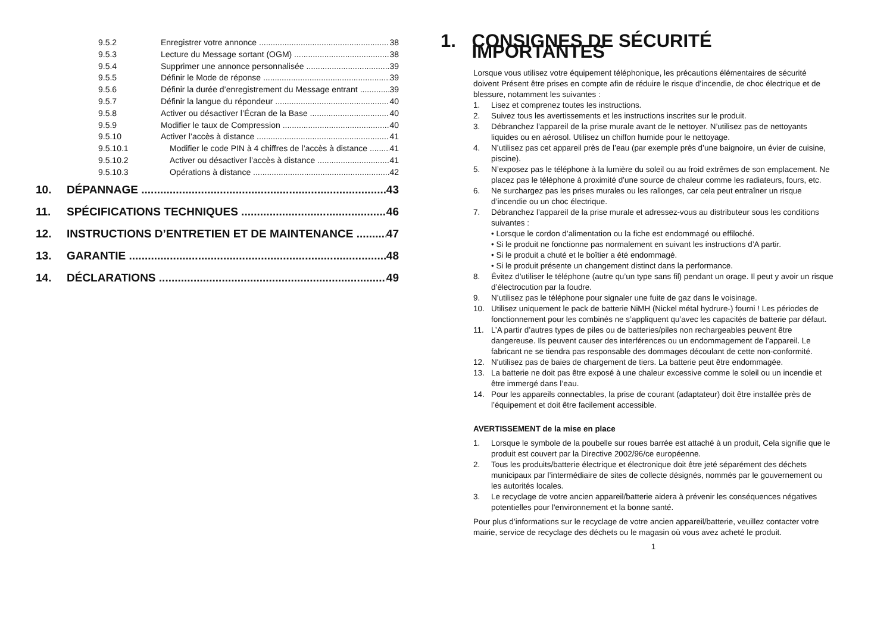9.5.2 Enregistrer votre annonce 38
9.5.3 Lecture du Message sortant (OGM) 38
9.5.4 Supprimer une annonce personnalisée 39
9.5.5 Définir le Mode de réponse 39
9.5.6 Définir la durée d’enregistrement du Message entrant 39
9.5.7 Définir la langue du répondeur 40
9.5.8 Activer ou désactiver l’Écran de la Base 40
9.5.9 Modifier le taux de Compression 40
9.5.10 Activer l’accès à distance 41
9.5.10.1 Modifier le code PIN à 4 chiffres de l’accès à distance 41
9.5.10.2 Activer ou désactiver l’accès à distance 41
9.5.10.3 Opérations à distance 42
10. DÉPANNAGE 43
11. SPÉCIFICATIONS TECHNIQUES 46
12. INSTRUCTIONS D’ENTRETIEN ET DE MAINTENANCE 47
13. GARANTIE 48
14. DÉCLARATIONS 49
1. CONSIGNES DE SÉCURITÉ IMPORTANTES
Lorsque vous utilisez votre équipement téléphonique, les précautions élémentaires de sécurité doivent Présent être prises en compte afin de réduire le risque d’incendie, de choc électrique et de blessure, notamment les suivantes :
1. Lisez et comprenez toutes les instructions.
2. Suivez tous les avertissements et les instructions inscrites sur le produit.
3. Débranchez l’appareil de la prise murale avant de le nettoyer. N’utilisez pas de nettoyants liquides ou en aérosol. Utilisez un chiffon humide pour le nettoyage.
4. N’utilisez pas cet appareil près de l’eau (par exemple près d’une baignoire, un évier de cuisine, piscine).
5. N’exposez pas le téléphone à la lumière du soleil ou au froid extrêmes de son emplacement. Ne placez pas le téléphone à proximité d’une source de chaleur comme les radiateurs, fours, etc.
6. Ne surchargez pas les prises murales ou les rallonges, car cela peut entraîner un risque d’incendie ou un choc électrique.
7. Débranchez l’appareil de la prise murale et adressez-vous au distributeur sous les conditions suivantes :
• Lorsque le cordon d’alimentation ou la fiche est endommagé ou effiloché.
• Si le produit ne fonctionne pas normalement en suivant les instructions d’A partir.
• Si le produit a chuté et le boîtier a été endommagé.
• Si le produit présente un changement distinct dans la performance.
8. Évitez d’utiliser le téléphone (autre qu’un type sans fil) pendant un orage. Il peut y avoir un risque d’électrocution par la foudre.
9. N’utilisez pas le téléphone pour signaler une fuite de gaz dans le voisinage.
10. Utilisez uniquement le pack de batterie NiMH (Nickel métal hydrure-) fourni ! Les périodes de fonctionnement pour les combinés ne s’appliquent qu’avec les capacités de batterie par défaut.
11. L’A partir d’autres types de piles ou de batteries/piles non rechargeables peuvent être dangereuse. Ils peuvent causer des interférences ou un endommagement de l’appareil. Le fabricant ne se tiendra pas responsable des dommages découlant de cette non-conformité.
12. N'utilisez pas de baies de chargement de tiers. La batterie peut être endommagée.
13. La batterie ne doit pas être exposé à une chaleur excessive comme le soleil ou un incendie et être immergé dans l’eau.
14. Pour les appareils connectables, la prise de courant (adaptateur) doit être installée près de l’équipement et doit être facilement accessible.
AVERTISSEMENT de la mise en place
1. Lorsque le symbole de la poubelle sur roues barrée est attaché à un produit, Cela signifie que le produit est couvert par la Directive 2002/96/ce européenne.
2. Tous les produits/batterie électrique et électronique doit être jeté séparément des déchets municipaux par l’intermédiaire de sites de collecte désignés, nommés par le gouvernement ou les autorités locales.
3. Le recyclage de votre ancien appareil/batterie aidera à prévenir les conséquences négatives potentielles pour l'environnement et la bonne santé.
Pour plus d’informations sur le recyclage de votre ancien appareil/batterie, veuillez contacter votre mairie, service de recyclage des déchets ou le magasin où vous avez acheté le produit.
1